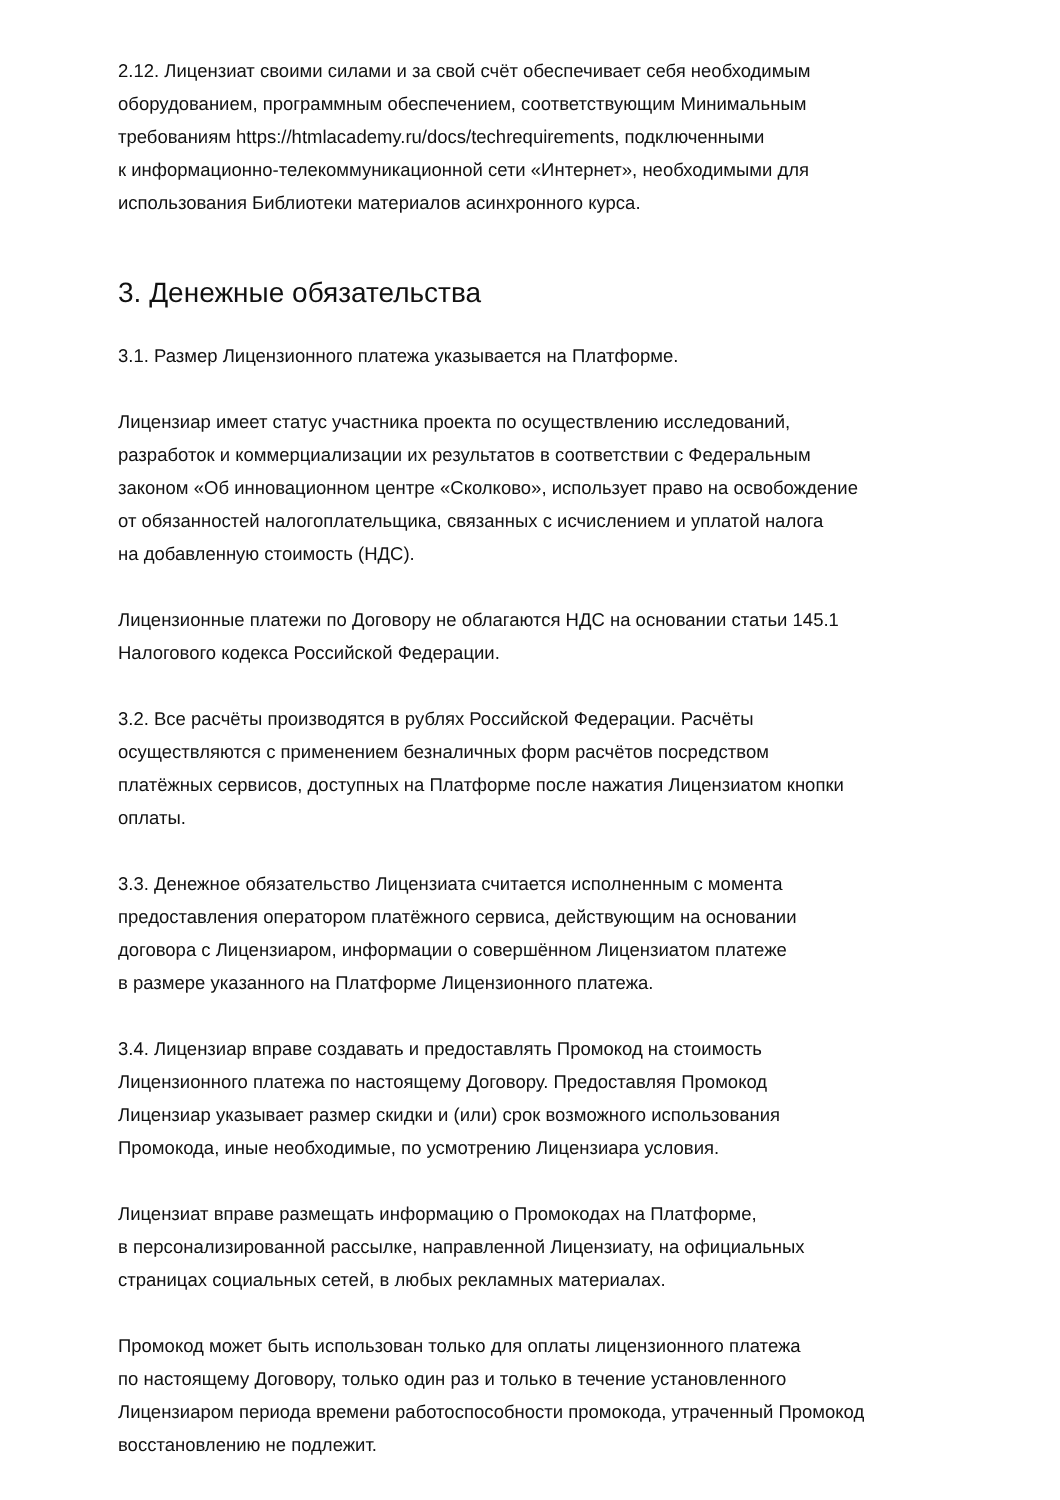2.12. Лицензиат своими силами и за свой счёт обеспечивает себя необходимым
оборудованием, программным обеспечением, соответствующим Минимальным
требованиям https://htmlacademy.ru/docs/techrequirements, подключенными
к информационно-телекоммуникационной сети «Интернет», необходимыми для
использования Библиотеки материалов асинхронного курса.
3. Денежные обязательства
3.1. Размер Лицензионного платежа указывается на Платформе.
Лицензиар имеет статус участника проекта по осуществлению исследований,
разработок и коммерциализации их результатов в соответствии с Федеральным
законом «Об инновационном центре «Сколково», использует право на освобождение
от обязанностей налогоплательщика, связанных с исчислением и уплатой налога
на добавленную стоимость (НДС).
Лицензионные платежи по Договору не облагаются НДС на основании статьи 145.1
Налогового кодекса Российской Федерации.
3.2. Все расчёты производятся в рублях Российской Федерации. Расчёты
осуществляются с применением безналичных форм расчётов посредством
платёжных сервисов, доступных на Платформе после нажатия Лицензиатом кнопки
оплаты.
3.3. Денежное обязательство Лицензиата считается исполненным с момента
предоставления оператором платёжного сервиса, действующим на основании
договора с Лицензиаром, информации о совершённом Лицензиатом платеже
в размере указанного на Платформе Лицензионного платежа.
3.4. Лицензиар вправе создавать и предоставлять Промокод на стоимость
Лицензионного платежа по настоящему Договору. Предоставляя Промокод
Лицензиар указывает размер скидки и (или) срок возможного использования
Промокода, иные необходимые, по усмотрению Лицензиара условия.
Лицензиат вправе размещать информацию о Промокодах на Платформе,
в персонализированной рассылке, направленной Лицензиату, на официальных
страницах социальных сетей, в любых рекламных материалах.
Промокод может быть использован только для оплаты лицензионного платежа
по настоящему Договору, только один раз и только в течение установленного
Лицензиаром периода времени работоспособности промокода, утраченный Промокод
восстановлению не подлежит.